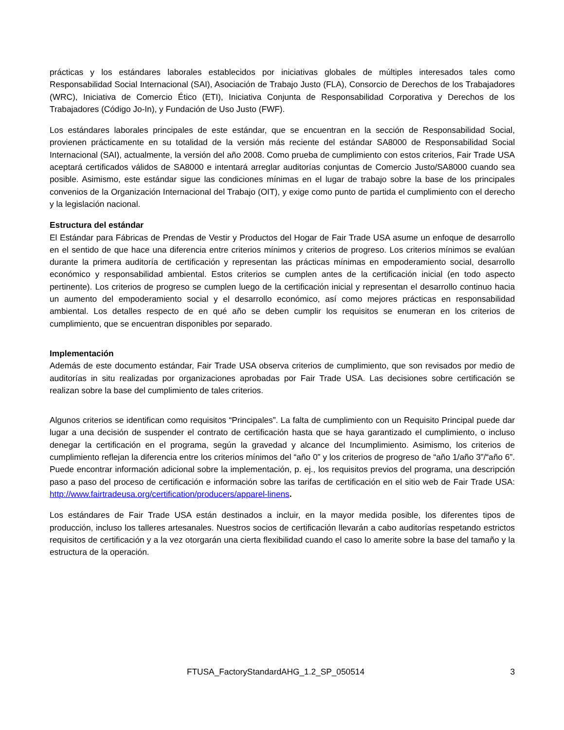prácticas y los estándares laborales establecidos por iniciativas globales de múltiples interesados tales como Responsabilidad Social Internacional (SAI), Asociación de Trabajo Justo (FLA), Consorcio de Derechos de los Trabajadores (WRC), Iniciativa de Comercio Ético (ETI), Iniciativa Conjunta de Responsabilidad Corporativa y Derechos de los Trabajadores (Código Jo-In), y Fundación de Uso Justo (FWF).
Los estándares laborales principales de este estándar, que se encuentran en la sección de Responsabilidad Social, provienen prácticamente en su totalidad de la versión más reciente del estándar SA8000 de Responsabilidad Social Internacional (SAI), actualmente, la versión del año 2008. Como prueba de cumplimiento con estos criterios, Fair Trade USA aceptará certificados válidos de SA8000 e intentará arreglar auditorías conjuntas de Comercio Justo/SA8000 cuando sea posible. Asimismo, este estándar sigue las condiciones mínimas en el lugar de trabajo sobre la base de los principales convenios de la Organización Internacional del Trabajo (OIT), y exige como punto de partida el cumplimiento con el derecho y la legislación nacional.
Estructura del estándar
El Estándar para Fábricas de Prendas de Vestir y Productos del Hogar de Fair Trade USA asume un enfoque de desarrollo en el sentido de que hace una diferencia entre criterios mínimos y criterios de progreso. Los criterios mínimos se evalúan durante la primera auditoría de certificación y representan las prácticas mínimas en empoderamiento social, desarrollo económico y responsabilidad ambiental. Estos criterios se cumplen antes de la certificación inicial (en todo aspecto pertinente). Los criterios de progreso se cumplen luego de la certificación inicial y representan el desarrollo continuo hacia un aumento del empoderamiento social y el desarrollo económico, así como mejores prácticas en responsabilidad ambiental. Los detalles respecto de en qué año se deben cumplir los requisitos se enumeran en los criterios de cumplimiento, que se encuentran disponibles por separado.
Implementación
Además de este documento estándar, Fair Trade USA observa criterios de cumplimiento, que son revisados por medio de auditorías in situ realizadas por organizaciones aprobadas por Fair Trade USA. Las decisiones sobre certificación se realizan sobre la base del cumplimiento de tales criterios.
Algunos criterios se identifican como requisitos “Principales”. La falta de cumplimiento con un Requisito Principal puede dar lugar a una decisión de suspender el contrato de certificación hasta que se haya garantizado el cumplimiento, o incluso denegar la certificación en el programa, según la gravedad y alcance del Incumplimiento. Asimismo, los criterios de cumplimiento reflejan la diferencia entre los criterios mínimos del “año 0” y los criterios de progreso de “año 1/año 3”/“año 6”. Puede encontrar información adicional sobre la implementación, p. ej., los requisitos previos del programa, una descripción paso a paso del proceso de certificación e información sobre las tarifas de certificación en el sitio web de Fair Trade USA: http://www.fairtradeusa.org/certification/producers/apparel-linens.
Los estándares de Fair Trade USA están destinados a incluir, en la mayor medida posible, los diferentes tipos de producción, incluso los talleres artesanales. Nuestros socios de certificación llevarán a cabo auditorías respetando estrictos requisitos de certificación y a la vez otorgarán una cierta flexibilidad cuando el caso lo amerite sobre la base del tamaño y la estructura de la operación.
FTUSA_FactoryStandardAHG_1.2_SP_050514 3